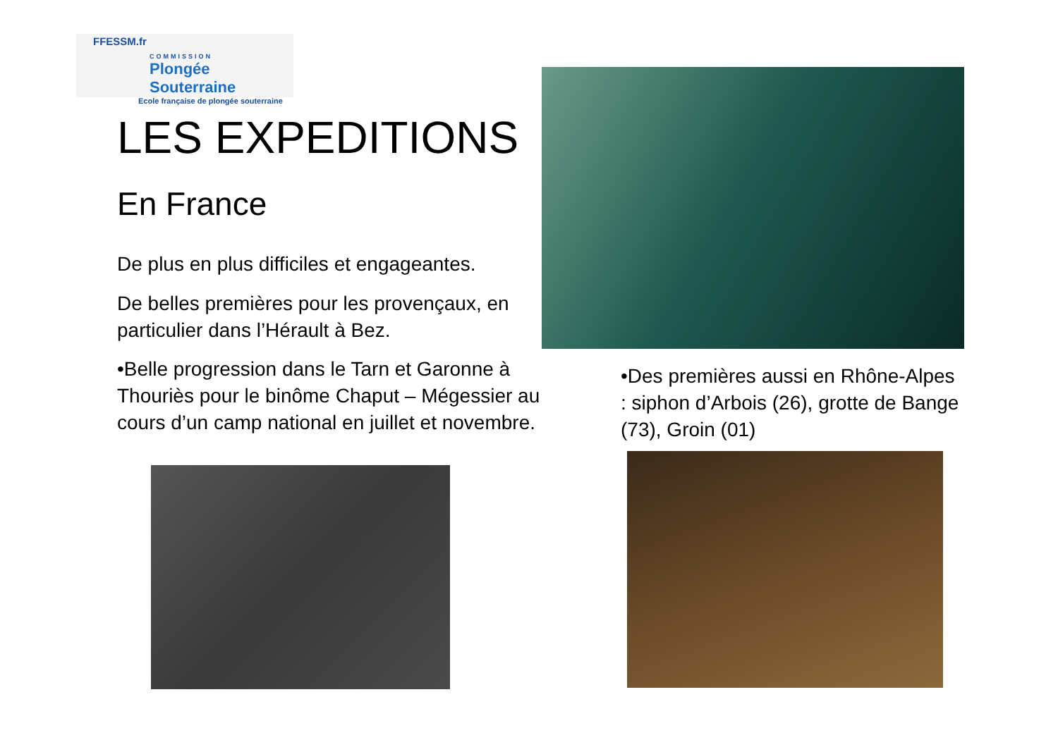FFESSM.fr
COMMISSION
Plongée Souterraine
Ecole française de plongée souterraine
LES EXPEDITIONS
En France
De plus en plus difficiles et engageantes.
De belles premières pour les provençaux, en particulier dans l’Hérault à Bez.
•Belle progression dans le Tarn et Garonne à Thouriès pour le binôme Chaput – Mégessier au cours d’un camp national en juillet et novembre.
•Des premières aussi en Rhône-Alpes : siphon d’Arbois (26), grotte de Bange (73), Groin (01)